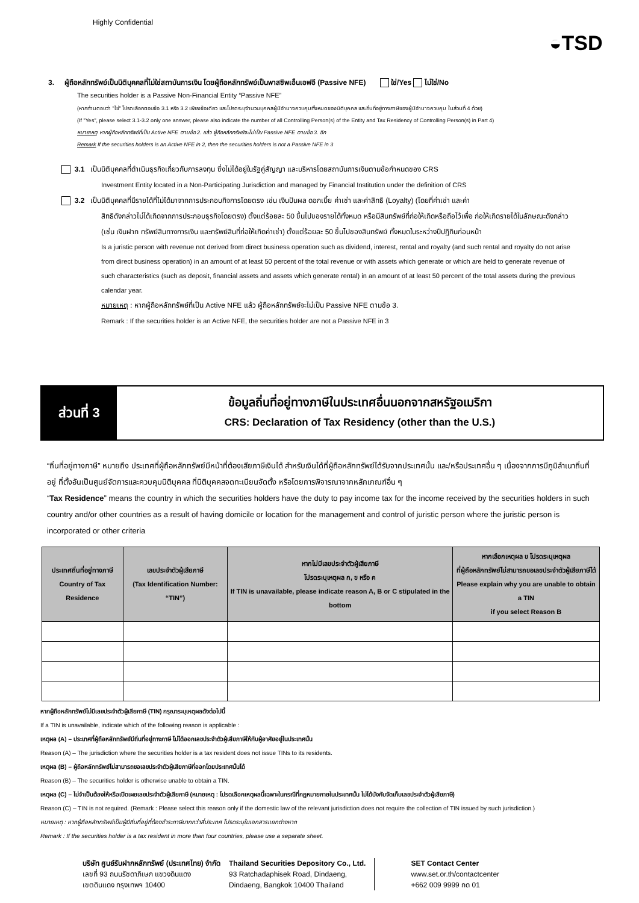Highly Confidential
◒TSD
3. ผู้ถือหลักทรัพย์เป็นนิติบุคคลที่ไม่ใช่สถาบันการเงิน โดยผู้ถือหลักทรัพย์เป็นพาสซิพเอ็นเอฟอี (Passive NFE) ใช่/Yes ไม่ใช่/No
The securities holder is a Passive Non-Financial Entity “Passive NFE”
(หากท่านตอบว่า "ใช่" โปรดเลือกตอบข้อ 3.1 หรือ 3.2 เพียงข้อเดียว และโปรดระบุจำนวนบุคคลผู้มีอำนาจควบคุมทั้งหมดของนิติบุคคล และถิ่นที่อยู่ทางภาษีของผู้มีอำนาจควบคุม ในส่วนที่ 4 ด้วย)
(If "Yes", please select 3.1-3.2 only one answer, please also indicate the number of all Controlling Person(s) of the Entity and Tax Residency of Controlling Person(s) in Part 4)
หมายเหตุ หากผู้ถือหลักทรัพย์ที่เป็น Active NFE ตามข้อ 2. แล้ว ผู้ถือหลักทรัพย์จะไม่เป็น Passive NFE ตามข้อ 3. อีก
Remark If the securities holders is an Active NFE in 2, then the securities holders is not a Passive NFE in 3
3.1 เป็นนิติบุคคลที่ดำเนินธุรกิจเกี่ยวกับการลงทุน ซึ่งไม่ได้อยู่ในรัฐคู่สัญญา และบริหารโดยสถาบันการเงินตามข้อกำหนดของ CRS
Investment Entity located in a Non-Participating Jurisdiction and managed by Financial Institution under the definition of CRS
3.2 เป็นนิติบุคคลที่มีรายได้ที่ไม่ได้มาจากการประกอบกิจการโดยตรง เช่น เงินปันผล ดอกเบี้ย ค่าเช่า และค่าสิทธิ (Loyalty) (โดยที่ค่าเช่า และค่า
สิทธิดังกล่าวไม่ได้เกิดจากการประกอบธุรกิจโดยตรง) ตั้งแต่ร้อยละ 50 ขึ้นไปของรายได้ทั้งหมด หรือมีสินทรัพย์ที่ก่อให้เกิดหรือถือไว้เพื่อ ก่อให้เกิดรายได้ในลักษณะดังกล่าว (เช่น เงินฝาก ทรัพย์สินทางการเงิน และทรัพย์สินที่ก่อให้เกิดค่าเช่า) ตั้งแต่ร้อยละ 50 ขึ้นไปของสินทรัพย์ ทั้งหมดในระหว่างปีปฏิทินก่อนหน้า
Is a juristic person with revenue not derived from direct business operation such as dividend, interest, rental and royalty (and such rental and royalty do not arise from direct business operation) in an amount of at least 50 percent of the total revenue or with assets which generate or which are held to generate revenue of such characteristics (such as deposit, financial assets and assets which generate rental) in an amount of at least 50 percent of the total assets during the previous calendar year.
หมายเหตุ : หากผู้ถือหลักทรัพย์ที่เป็น Active NFE แล้ว ผู้ถือหลักทรัพย์จะไม่เป็น Passive NFE ตามข้อ 3.
Remark : If the securities holder is an Active NFE, the securities holder are not a Passive NFE in 3
ส่วนที่ 3
ข้อมูลถิ่นที่อยู่ทางภาษีในประเทศอื่นนอกจากสหรัฐอเมริกา
CRS: Declaration of Tax Residency (other than the U.S.)
“ถิ่นที่อยู่ทางภาษี” หมายถึง ประเทศที่ผู้ถือหลักทรัพย์มีหน้าที่ต้องเสียภาษีเงินได้ สำหรับเงินได้ที่ผู้ถือหลักทรัพย์ได้รับจากประเทศนั้น และ/หรือประเทศอื่น ๆ เนื่องจากการมีภูมิลำเนาถิ่นที่อยู่ ที่ตั้งอันเป็นศูนย์จัดการและควบคุมนิติบุคคล ที่นิติบุคคลจดทะเบียนจัดตั้ง หรือโดยการพิจารณาจากหลักเกณฑ์อื่น ๆ
“Tax Residence” means the country in which the securities holders have the duty to pay income tax for the income received by the securities holders in such country and/or other countries as a result of having domicile or location for the management and control of juristic person where the juristic person is incorporated or other criteria
| ประเทศถิ่นที่อยู่ทางภาษี Country of Tax Residence | เลขประจำตัวผู้เสียภาษี (Tax Identification Number: “TIN”) | หากไม่มีเลขประจำตัวผู้เสียภาษี โปรดระบุเหตุผล ก, ข หรือ ค If TIN is unavailable, please indicate reason A, B or C stipulated in the bottom | หากเลือกเหตุผล ข โปรดระบุเหตุผล ที่ผู้ถือหลักทรัพย์ไม่สามารถขอเลขประจำตัวผู้เสียภาษีได้ Please explain why you are unable to obtain a TIN if you select Reason B |
| --- | --- | --- | --- |
หากผู้ถือหลักทรัพย์ไม่มีเลขประจำตัวผู้เสียภาษี (TIN) กรุณาระบุเหตุผลดังต่อไปนี้
If a TIN is unavailable, indicate which of the following reason is applicable :
เหตุผล (A) – ประเทศที่ผู้ถือหลักทรัพย์มีถิ่นที่อยู่ทางภาษี ไม่ได้ออกเลขประจำตัวผู้เสียภาษีให้กับผู้อาศัยอยู่ในประเทศนั้น
Reason (A) – The jurisdiction where the securities holder is a tax resident does not issue TINs to its residents.
เหตุผล (B) – ผู้ถือหลักทรัพย์ไม่สามารถขอเลขประจำตัวผู้เสียภาษีที่ออกโดยประเทศนั้นได้
Reason (B) – The securities holder is otherwise unable to obtain a TIN.
เหตุผล (C) – ไม่จำเป็นต้องให้หรือเปิดเผยเลขประจำตัวผู้เสียภาษี (หมายเหตุ : โปรดเลือกเหตุผลนี้เฉพาะในกรณีที่กฎหมายภายในประเทศนั้น ไม่ได้บังคับจัดเก็บเลขประจำตัวผู้เสียภาษี)
Reason (C) – TIN is not required. (Remark : Please select this reason only if the domestic law of the relevant jurisdiction does not require the collection of TIN issued by such jurisdiction.)
หมายเหตุ : หากผู้ถือหลักทรัพย์เป็นผู้มีถิ่นที่อยู่ที่ต้องชำระภาษีมากกว่าสี่ประเทศ โปรดระบุในเอกสารแยกต่างหาก
Remark : If the securities holder is a tax resident in more than four countries, please use a separate sheet.
บริษัท ศูนย์รับฝากหลักทรัพย์ (ประเทศไทย) จำกัด
เลขที่ 93 ถนนรัชดาภิเษก แขวงดินแดง
เขตดินแดง กรุงเทพฯ 10400
Thailand Securities Depository Co., Ltd.
93 Ratchadaphisek Road, Dindaeng,
Dindaeng, Bangkok 10400 Thailand
SET Contact Center
www.set.or.th/contactcenter
+662 009 9999 กด 01